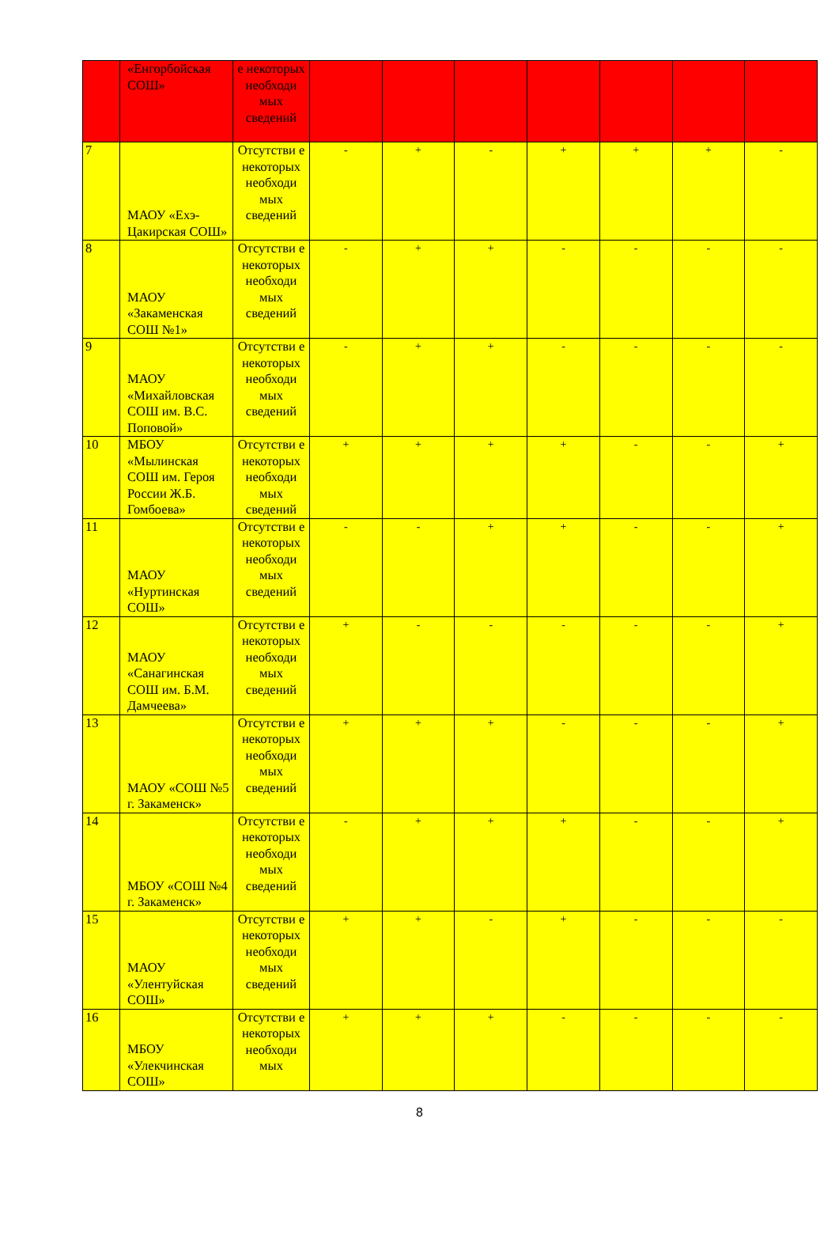| | «Енгорбойская СОШ» | е некоторых необходи мых сведений | | | | | | | |
| 7 | МАОУ «Ехэ-Цакирская СОШ» | Отсутстви е некоторых необходи мых сведений | - | + | - | + | + | + | - |
| 8 | МАОУ «Закаменская СОШ №1» | Отсутстви е некоторых необходи мых сведений | - | + | + | - | - | - | - |
| 9 | МАОУ «Михайловская СОШ им. В.С. Поповой» | Отсутстви е некоторых необходи мых сведений | - | + | + | - | - | - | - |
| 10 | МБОУ «Мылинская СОШ им. Героя России Ж.Б. Гомбоева» | Отсутстви е некоторых необходи мых сведений | + | + | + | + | - | - | + |
| 11 | МАОУ «Нуртинская СОШ» | Отсутстви е некоторых необходи мых сведений | - | - | + | + | - | - | + |
| 12 | МАОУ «Санагинская СОШ им. Б.М. Дамчеева» | Отсутстви е некоторых необходи мых сведений | + | - | - | - | - | - | + |
| 13 | МАОУ «СОШ №5 г. Закаменск» | Отсутстви е некоторых необходи мых сведений | + | + | + | - | - | - | + |
| 14 | МБОУ «СОШ №4 г. Закаменск» | Отсутстви е некоторых необходи мых сведений | - | + | + | + | - | - | + |
| 15 | МАОУ «Улентуйская СОШ» | Отсутстви е некоторых необходи мых сведений | + | + | - | + | - | - | - |
| 16 | МБОУ «Улекчинская СОШ» | Отсутстви е некоторых необходи мых | + | + | + | - | - | - | - |
8